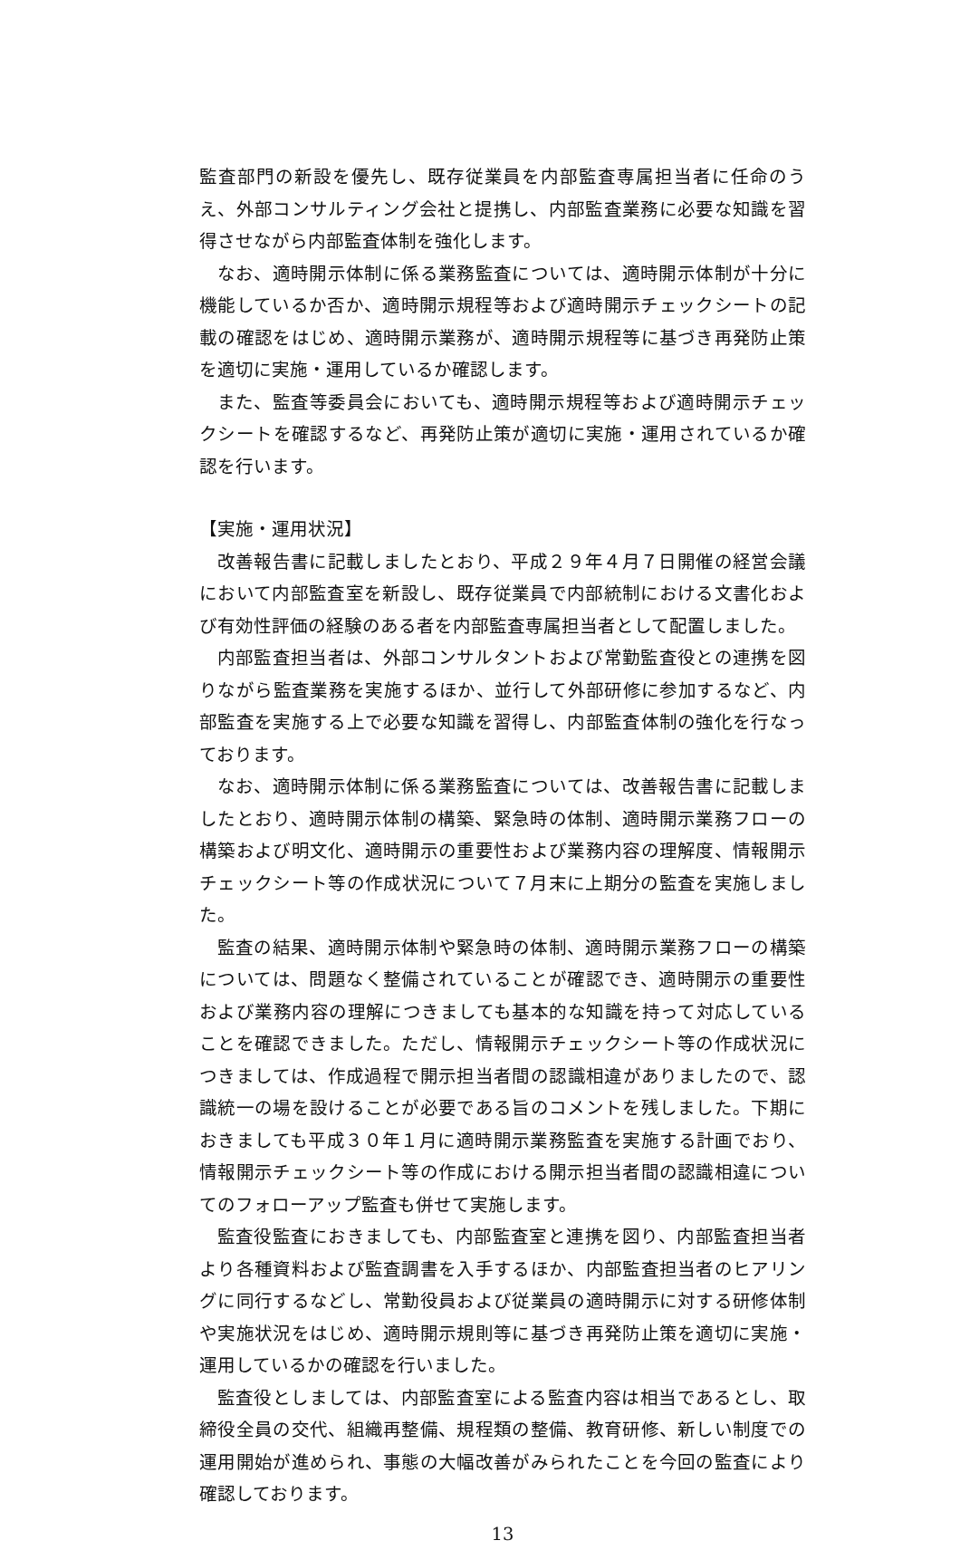監査部門の新設を優先し、既存従業員を内部監査専属担当者に任命のうえ、外部コンサルティング会社と提携し、内部監査業務に必要な知識を習得させながら内部監査体制を強化します。
なお、適時開示体制に係る業務監査については、適時開示体制が十分に機能しているか否か、適時開示規程等および適時開示チェックシートの記載の確認をはじめ、適時開示業務が、適時開示規程等に基づき再発防止策を適切に実施・運用しているか確認します。
また、監査等委員会においても、適時開示規程等および適時開示チェックシートを確認するなど、再発防止策が適切に実施・運用されているか確認を行います。
【実施・運用状況】
改善報告書に記載しましたとおり、平成２９年４月７日開催の経営会議において内部監査室を新設し、既存従業員で内部統制における文書化および有効性評価の経験のある者を内部監査専属担当者として配置しました。
内部監査担当者は、外部コンサルタントおよび常勤監査役との連携を図りながら監査業務を実施するほか、並行して外部研修に参加するなど、内部監査を実施する上で必要な知識を習得し、内部監査体制の強化を行なっております。
なお、適時開示体制に係る業務監査については、改善報告書に記載しましたとおり、適時開示体制の構築、緊急時の体制、適時開示業務フローの構築および明文化、適時開示の重要性および業務内容の理解度、情報開示チェックシート等の作成状況について７月末に上期分の監査を実施しました。
監査の結果、適時開示体制や緊急時の体制、適時開示業務フローの構築については、問題なく整備されていることが確認でき、適時開示の重要性および業務内容の理解につきましても基本的な知識を持って対応していることを確認できました。ただし、情報開示チェックシート等の作成状況につきましては、作成過程で開示担当者間の認識相違がありましたので、認識統一の場を設けることが必要である旨のコメントを残しました。下期におきましても平成３０年１月に適時開示業務監査を実施する計画でおり、情報開示チェックシート等の作成における開示担当者間の認識相違についてのフォローアップ監査も併せて実施します。
監査役監査におきましても、内部監査室と連携を図り、内部監査担当者より各種資料および監査調書を入手するほか、内部監査担当者のヒアリングに同行するなどし、常勤役員および従業員の適時開示に対する研修体制や実施状況をはじめ、適時開示規則等に基づき再発防止策を適切に実施・運用しているかの確認を行いました。
監査役としましては、内部監査室による監査内容は相当であるとし、取締役全員の交代、組織再整備、規程類の整備、教育研修、新しい制度での運用開始が進められ、事態の大幅改善がみられたことを今回の監査により確認しております。
13